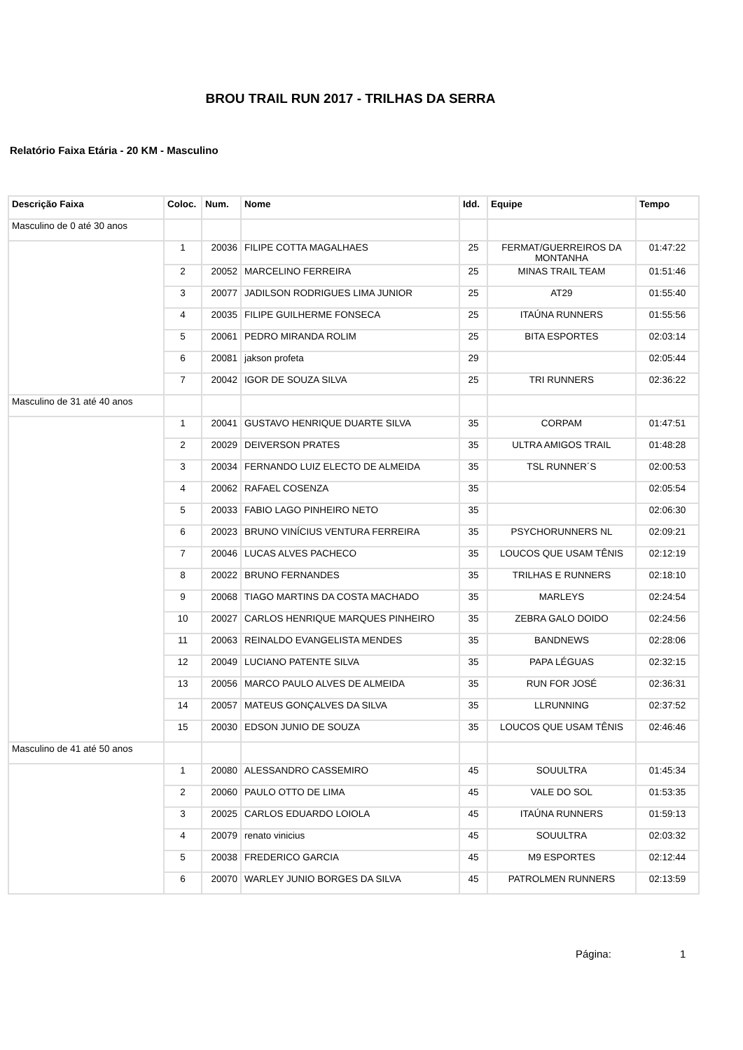BROU TRAIL RUN 2017 - TRILHAS DA SERRA
Relatório Faixa Etária - 20 KM - Masculino
| Descrição Faixa | Coloc. | Num. | Nome | Idd. | Equipe | Tempo |
| --- | --- | --- | --- | --- | --- | --- |
| Masculino de 0 até 30 anos | | | | | | |
| | 1 | 20036 | FILIPE COTTA MAGALHAES | 25 | FERMAT/GUERREIROS DA MONTANHA | 01:47:22 |
| | 2 | 20052 | MARCELINO FERREIRA | 25 | MINAS TRAIL TEAM | 01:51:46 |
| | 3 | 20077 | JADILSON RODRIGUES LIMA JUNIOR | 25 | AT29 | 01:55:40 |
| | 4 | 20035 | FILIPE GUILHERME FONSECA | 25 | ITAÚNA RUNNERS | 01:55:56 |
| | 5 | 20061 | PEDRO MIRANDA ROLIM | 25 | BITA ESPORTES | 02:03:14 |
| | 6 | 20081 | jakson profeta | 29 | | 02:05:44 |
| | 7 | 20042 | IGOR DE SOUZA SILVA | 25 | TRI RUNNERS | 02:36:22 |
| Masculino de 31 até 40 anos | | | | | | |
| | 1 | 20041 | GUSTAVO HENRIQUE DUARTE SILVA | 35 | CORPAM | 01:47:51 |
| | 2 | 20029 | DEIVERSON PRATES | 35 | ULTRA AMIGOS TRAIL | 01:48:28 |
| | 3 | 20034 | FERNANDO LUIZ ELECTO DE ALMEIDA | 35 | TSL RUNNER´S | 02:00:53 |
| | 4 | 20062 | RAFAEL COSENZA | 35 | | 02:05:54 |
| | 5 | 20033 | FABIO LAGO PINHEIRO NETO | 35 | | 02:06:30 |
| | 6 | 20023 | BRUNO VINÍCIUS VENTURA FERREIRA | 35 | PSYCHORUNNERS NL | 02:09:21 |
| | 7 | 20046 | LUCAS ALVES PACHECO | 35 | LOUCOS QUE USAM TÊNIS | 02:12:19 |
| | 8 | 20022 | BRUNO FERNANDES | 35 | TRILHAS E RUNNERS | 02:18:10 |
| | 9 | 20068 | TIAGO MARTINS DA COSTA MACHADO | 35 | MARLEYS | 02:24:54 |
| | 10 | 20027 | CARLOS HENRIQUE MARQUES PINHEIRO | 35 | ZEBRA GALO DOIDO | 02:24:56 |
| | 11 | 20063 | REINALDO EVANGELISTA MENDES | 35 | BANDNEWS | 02:28:06 |
| | 12 | 20049 | LUCIANO PATENTE SILVA | 35 | PAPA LÉGUAS | 02:32:15 |
| | 13 | 20056 | MARCO PAULO ALVES DE ALMEIDA | 35 | RUN FOR JOSÉ | 02:36:31 |
| | 14 | 20057 | MATEUS GONÇALVES DA SILVA | 35 | LLRUNNING | 02:37:52 |
| | 15 | 20030 | EDSON JUNIO DE SOUZA | 35 | LOUCOS QUE USAM TÊNIS | 02:46:46 |
| Masculino de 41 até 50 anos | | | | | | |
| | 1 | 20080 | ALESSANDRO CASSEMIRO | 45 | SOUULTRA | 01:45:34 |
| | 2 | 20060 | PAULO OTTO DE LIMA | 45 | VALE DO SOL | 01:53:35 |
| | 3 | 20025 | CARLOS EDUARDO LOIOLA | 45 | ITAÚNA RUNNERS | 01:59:13 |
| | 4 | 20079 | renato vinicius | 45 | SOUULTRA | 02:03:32 |
| | 5 | 20038 | FREDERICO GARCIA | 45 | M9 ESPORTES | 02:12:44 |
| | 6 | 20070 | WARLEY JUNIO BORGES DA SILVA | 45 | PATROLMEN RUNNERS | 02:13:59 |
Página: 1